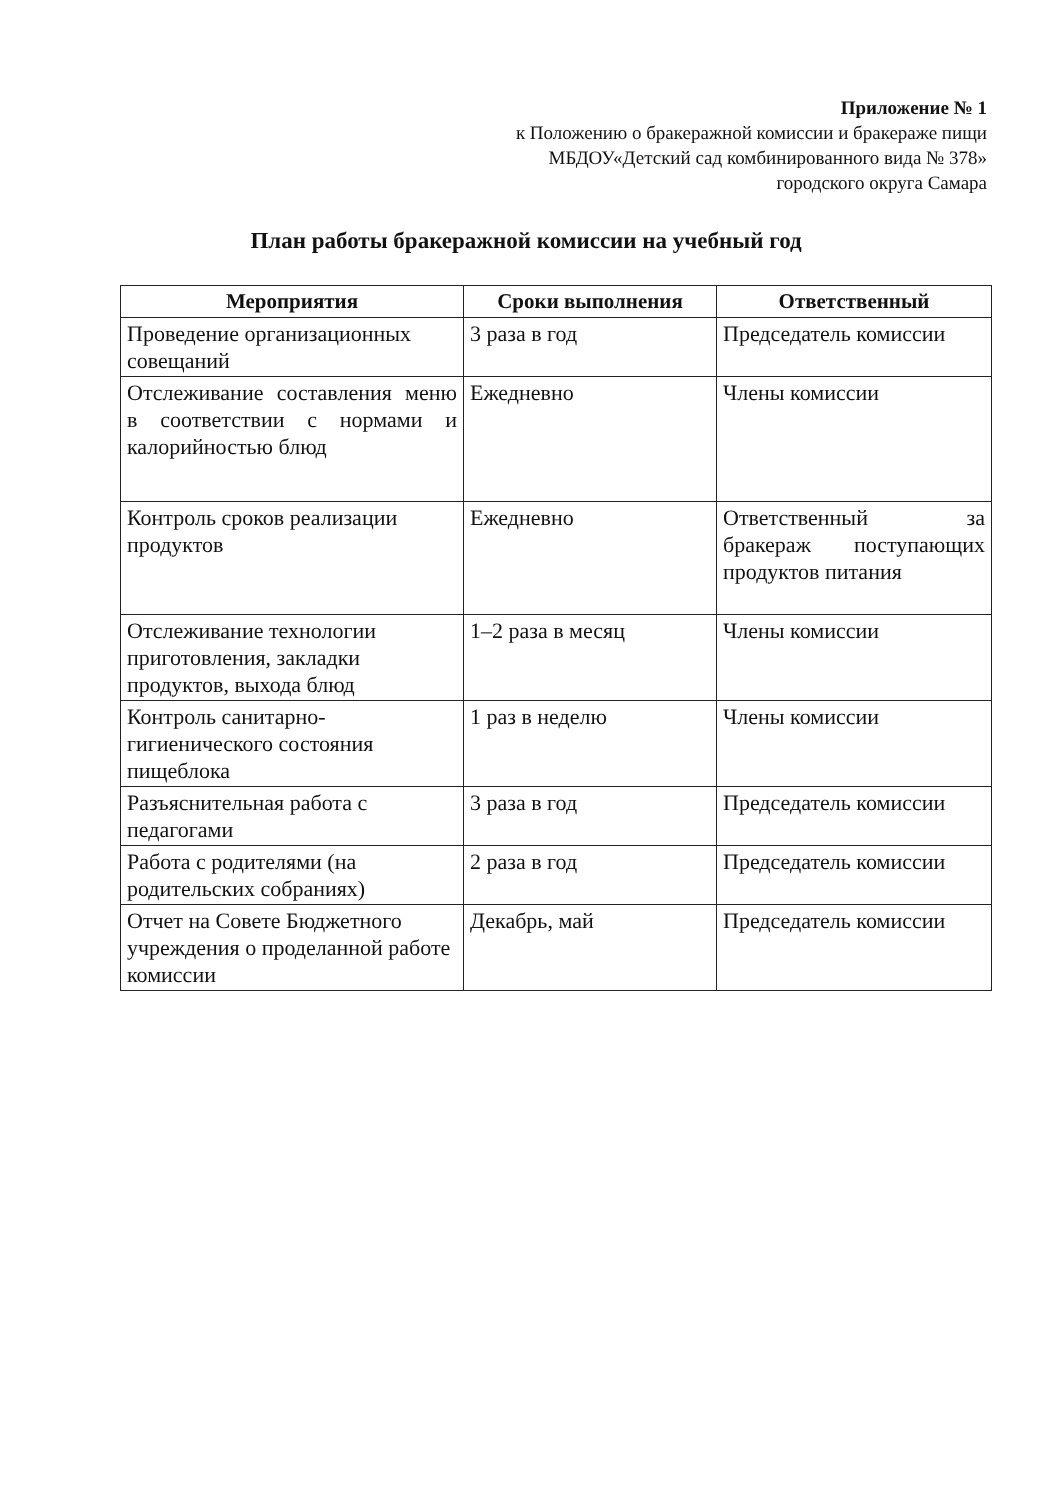Приложение № 1
к Положению о бракеражной комиссии и бракераже пищи
МБДОУ«Детский сад комбинированного вида № 378»
городского округа Самара
План работы бракеражной комиссии на учебный год
| Мероприятия | Сроки выполнения | Ответственный |
| --- | --- | --- |
| Проведение организационных совещаний | 3 раза в год | Председатель комиссии |
| Отслеживание составления меню в соответствии с нормами и калорийностью блюд | Ежедневно | Члены комиссии |
| Контроль сроков реализации продуктов | Ежедневно | Ответственный за бракераж поступающих продуктов питания |
| Отслеживание технологии приготовления, закладки продуктов, выхода блюд | 1–2 раза в месяц | Члены комиссии |
| Контроль санитарно-гигиенического состояния пищеблока | 1 раз в неделю | Члены комиссии |
| Разъяснительная работа с педагогами | 3 раза в год | Председатель комиссии |
| Работа с родителями (на родительских собраниях) | 2 раза в год | Председатель комиссии |
| Отчет на Совете Бюджетного учреждения о проделанной работе комиссии | Декабрь, май | Председатель комиссии |